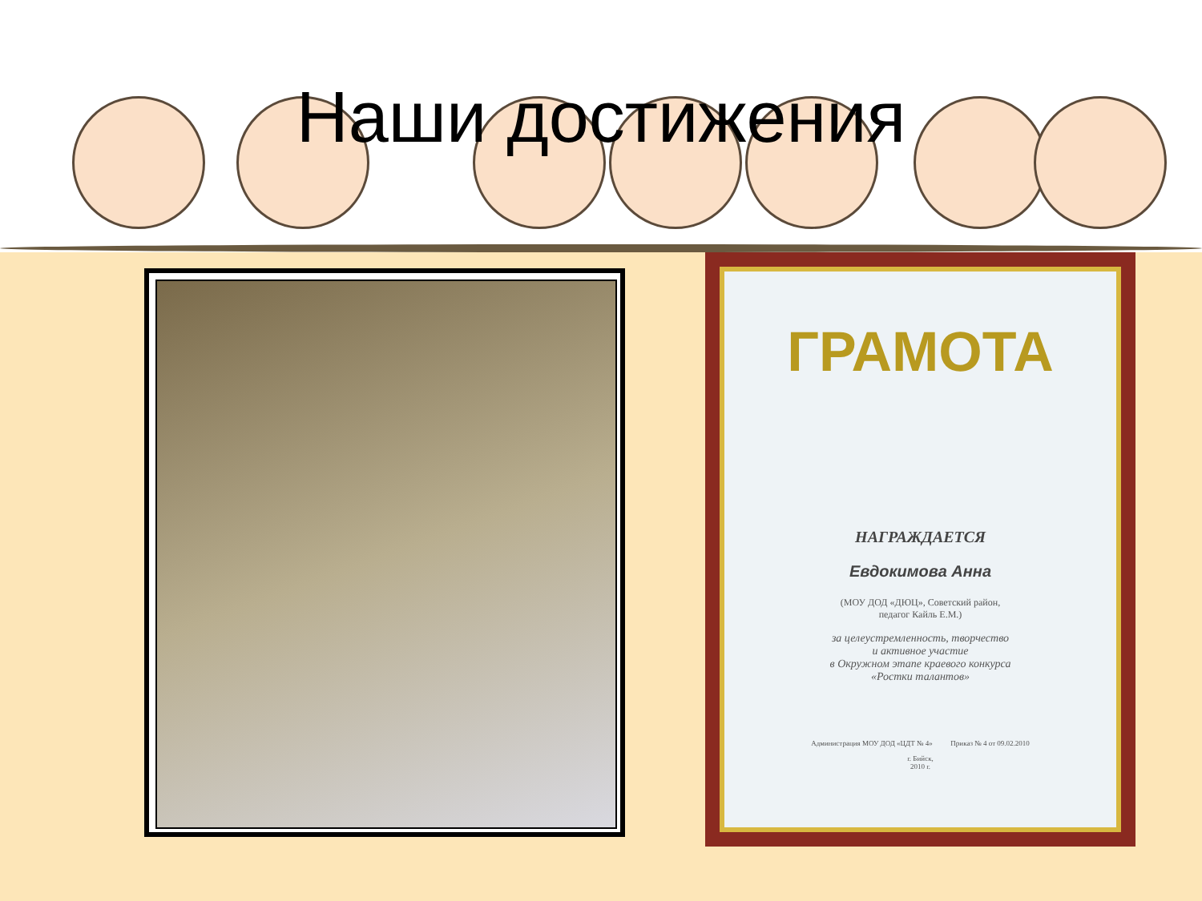Наши достижения
ГРАМОТА
НАГРАЖДАЕТСЯ
Евдокимова Анна
(МОУ ДОД «ДЮЦ», Советский район,
педагог Кайль Е.М.)
за целеустремленность, творчество
и активное участие
в Окружном этапе краевого конкурса
«Ростки талантов»
Администрация МОУ ДОД «ЦДТ № 4» Приказ № 4 от 09.02.2010
г. Бийск,
2010 г.